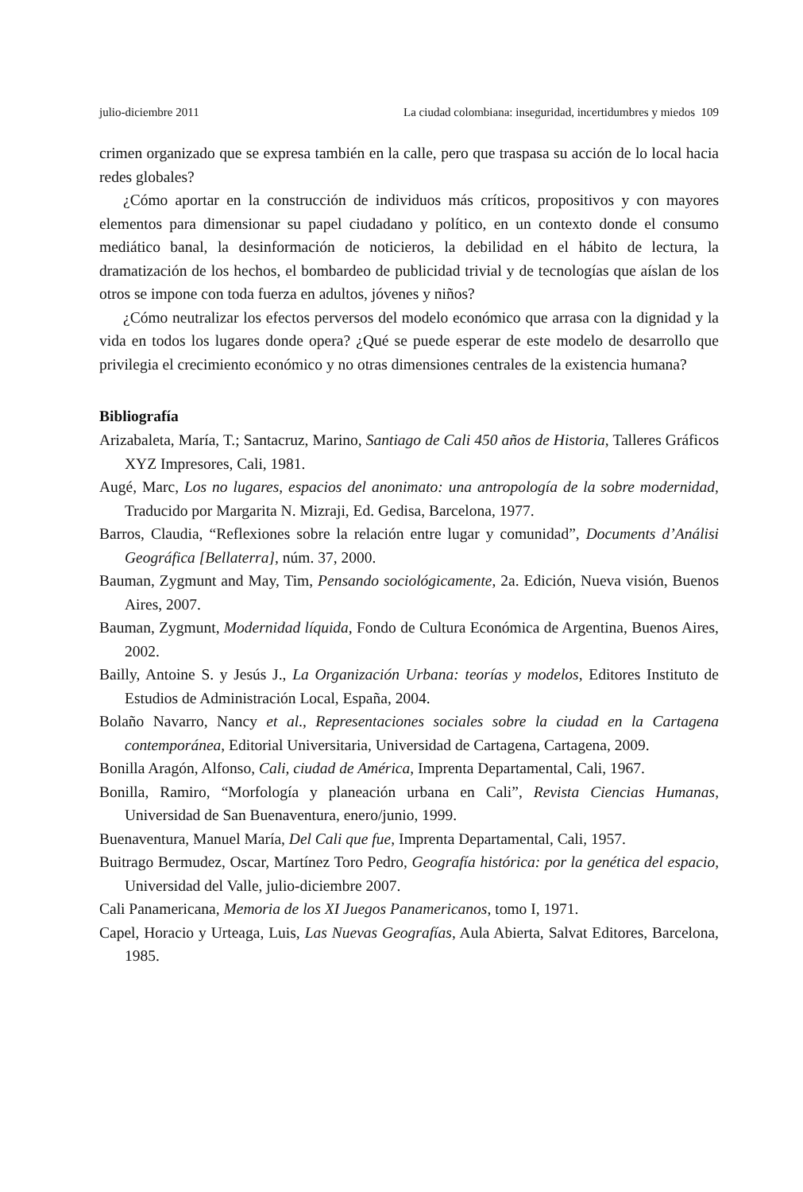julio-diciembre 2011 La ciudad colombiana: inseguridad, incertidumbres y miedos 109
crimen organizado que se expresa también en la calle, pero que traspasa su acción de lo local hacia redes globales?
¿Cómo aportar en la construcción de individuos más críticos, propositivos y con mayores elementos para dimensionar su papel ciudadano y político, en un contexto donde el consumo mediático banal, la desinformación de noticieros, la debilidad en el hábito de lectura, la dramatización de los hechos, el bombardeo de publicidad trivial y de tecnologías que aíslan de los otros se impone con toda fuerza en adultos, jóvenes y niños?
¿Cómo neutralizar los efectos perversos del modelo económico que arrasa con la dignidad y la vida en todos los lugares donde opera? ¿Qué se puede esperar de este modelo de desarrollo que privilegia el crecimiento económico y no otras dimensiones centrales de la existencia humana?
Bibliografía
Arizabaleta, María, T.; Santacruz, Marino, Santiago de Cali 450 años de Historia, Talleres Gráficos XYZ Impresores, Cali, 1981.
Augé, Marc, Los no lugares, espacios del anonimato: una antropología de la sobre modernidad, Traducido por Margarita N. Mizraji, Ed. Gedisa, Barcelona, 1977.
Barros, Claudia, “Reflexiones sobre la relación entre lugar y comunidad”, Documents d’Análisi Geográfica [Bellaterra], núm. 37, 2000.
Bauman, Zygmunt and May, Tim, Pensando sociológicamente, 2a. Edición, Nueva visión, Buenos Aires, 2007.
Bauman, Zygmunt, Modernidad líquida, Fondo de Cultura Económica de Argentina, Buenos Aires, 2002.
Bailly, Antoine S. y Jesús J., La Organización Urbana: teorías y modelos, Editores Instituto de Estudios de Administración Local, España, 2004.
Bolaño Navarro, Nancy et al., Representaciones sociales sobre la ciudad en la Cartagena contemporánea, Editorial Universitaria, Universidad de Cartagena, Cartagena, 2009.
Bonilla Aragón, Alfonso, Cali, ciudad de América, Imprenta Departamental, Cali, 1967.
Bonilla, Ramiro, “Morfología y planeación urbana en Cali”, Revista Ciencias Humanas, Universidad de San Buenaventura, enero/junio, 1999.
Buenaventura, Manuel María, Del Cali que fue, Imprenta Departamental, Cali, 1957.
Buitrago Bermudez, Oscar, Martínez Toro Pedro, Geografía histórica: por la genética del espacio, Universidad del Valle, julio-diciembre 2007.
Cali Panamericana, Memoria de los XI Juegos Panamericanos, tomo I, 1971.
Capel, Horacio y Urteaga, Luis, Las Nuevas Geografías, Aula Abierta, Salvat Editores, Barcelona, 1985.